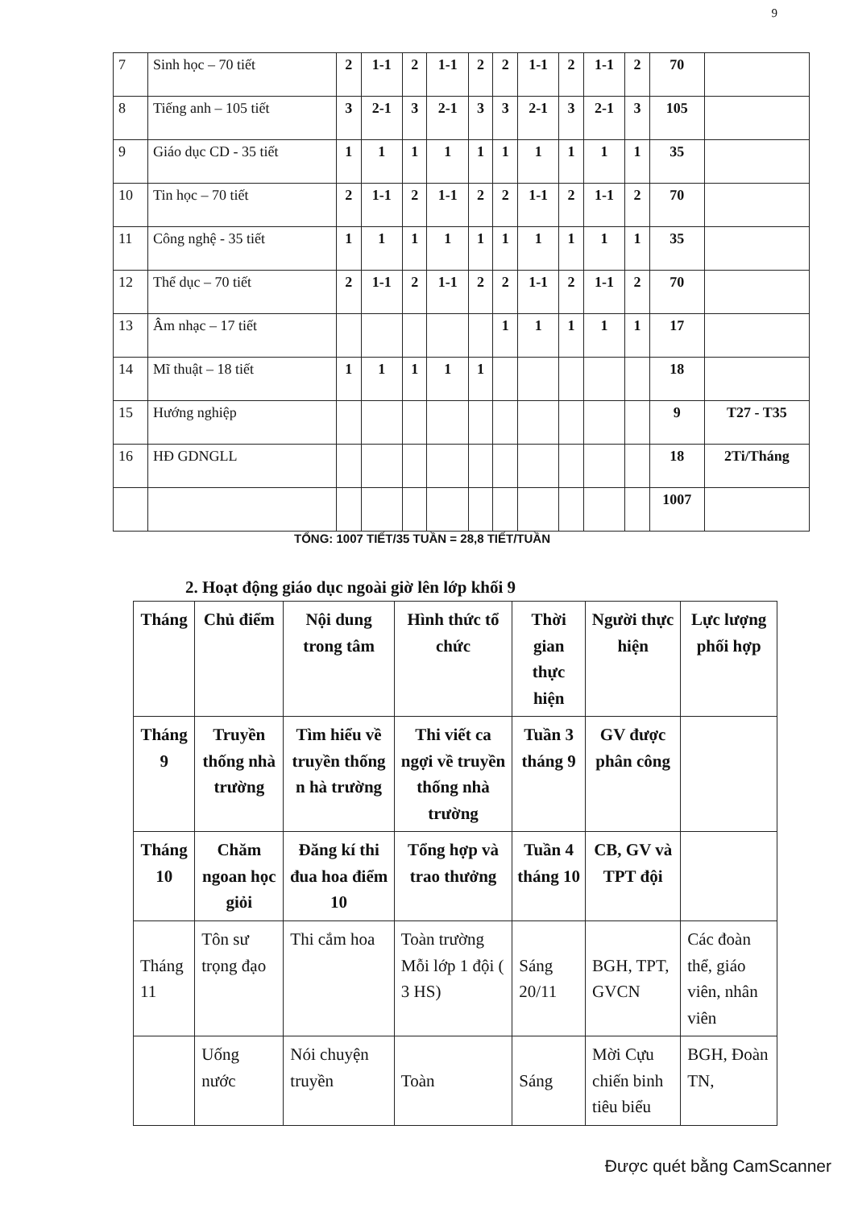9
| 7 | Sinh học – 70 tiết | 2 | 1-1 | 2 | 1-1 | 2 | 2 | 1-1 | 2 | 1-1 | 2 | 70 | |
| 8 | Tiếng anh – 105 tiết | 3 | 2-1 | 3 | 2-1 | 3 | 3 | 2-1 | 3 | 2-1 | 3 | 105 | |
| 9 | Giáo dục CD - 35 tiết | 1 | 1 | 1 | 1 | 1 | 1 | 1 | 1 | 1 | 1 | 35 | |
| 10 | Tin học – 70 tiết | 2 | 1-1 | 2 | 1-1 | 2 | 2 | 1-1 | 2 | 1-1 | 2 | 70 | |
| 11 | Công nghệ - 35 tiết | 1 | 1 | 1 | 1 | 1 | 1 | 1 | 1 | 1 | 1 | 35 | |
| 12 | Thể dục – 70 tiết | 2 | 1-1 | 2 | 1-1 | 2 | 2 | 1-1 | 2 | 1-1 | 2 | 70 | |
| 13 | Âm nhạc – 17 tiết | | | | | | 1 | 1 | 1 | 1 | 1 | 17 | |
| 14 | Mĩ thuật – 18 tiết | 1 | 1 | 1 | 1 | 1 | | | | | | 18 | |
| 15 | Hướng nghiệp | | | | | | | | | | | 9 | T27 - T35 |
| 16 | HĐ GDNGLL | | | | | | | | | | | 18 | 2Ti/Tháng |
| | | | | | | | | | | | | 1007 | |
TỔNG: 1007 TIẾT/35 TUẦN = 28,8 TIẾT/TUẦN
2. Hoạt động giáo dục ngoài giờ lên lớp khối 9
| Tháng | Chủ điểm | Nội dung trong tâm | Hình thức tổ chức | Thời gian thực hiện | Người thực hiện | Lực lượng phối hợp |
| --- | --- | --- | --- | --- | --- | --- |
| Tháng 9 | Truyền thống nhà trường | Tìm hiểu về truyền thống n hà trường | Thi viết ca ngợi về truyền thống nhà trường | Tuần 3 tháng 9 | GV được phân công | |
| Tháng 10 | Chăm ngoan học giỏi | Đăng kí thi đua hoa điểm 10 | Tổng hợp và trao thưởng | Tuần 4 tháng 10 | CB, GV và TPT đội | |
| Tháng 11 | Tôn sư trọng đạo | Thi cắm hoa | Toàn trường Mỗi lớp 1 đội ( 3 HS) | Sáng 20/11 | BGH, TPT, GVCN | Các đoàn thể, giáo viên, nhân viên |
| | Uống nước | Nói chuyện truyền | Toàn | Sáng | Mời Cựu chiến binh tiêu biểu | BGH, Đoàn TN, |
Được quét bằng CamScanner